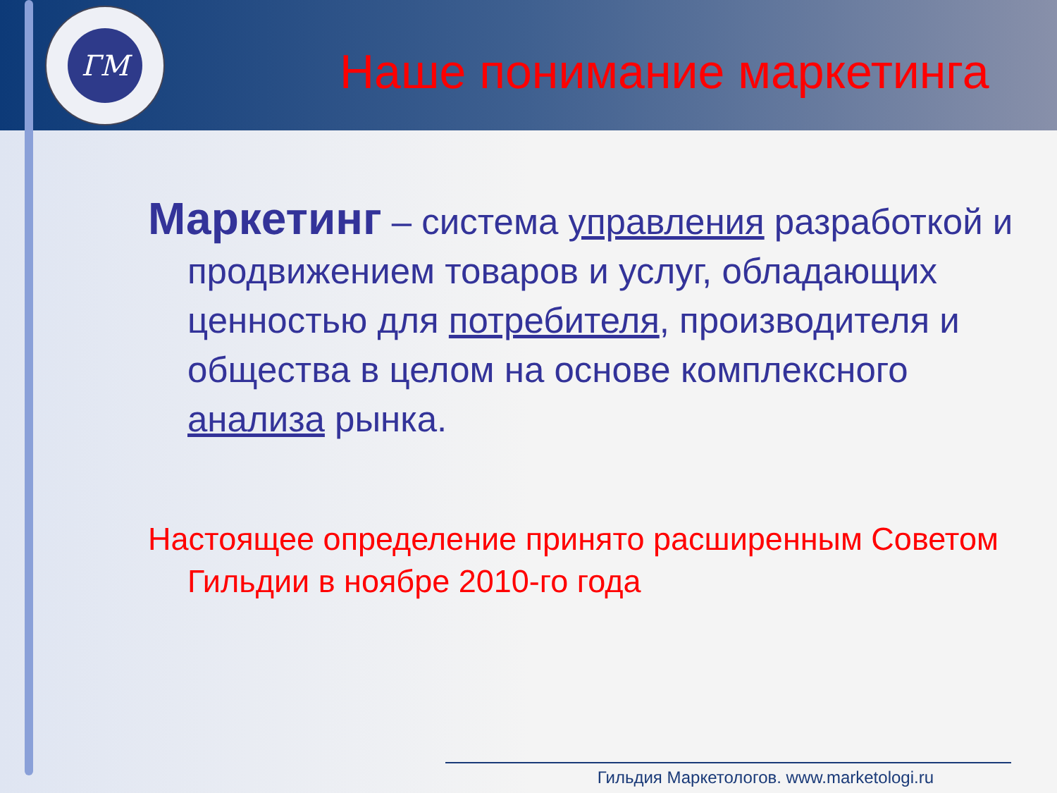ГМ
Наше понимание маркетинга
Маркетинг – система управления разработкой и продвижением товаров и услуг, обладающих ценностью для потребителя, производителя и общества в целом на основе комплексного анализа рынка.
Настоящее определение принято расширенным Советом Гильдии в ноябре 2010-го года
Гильдия Маркетологов. www.marketologi.ru